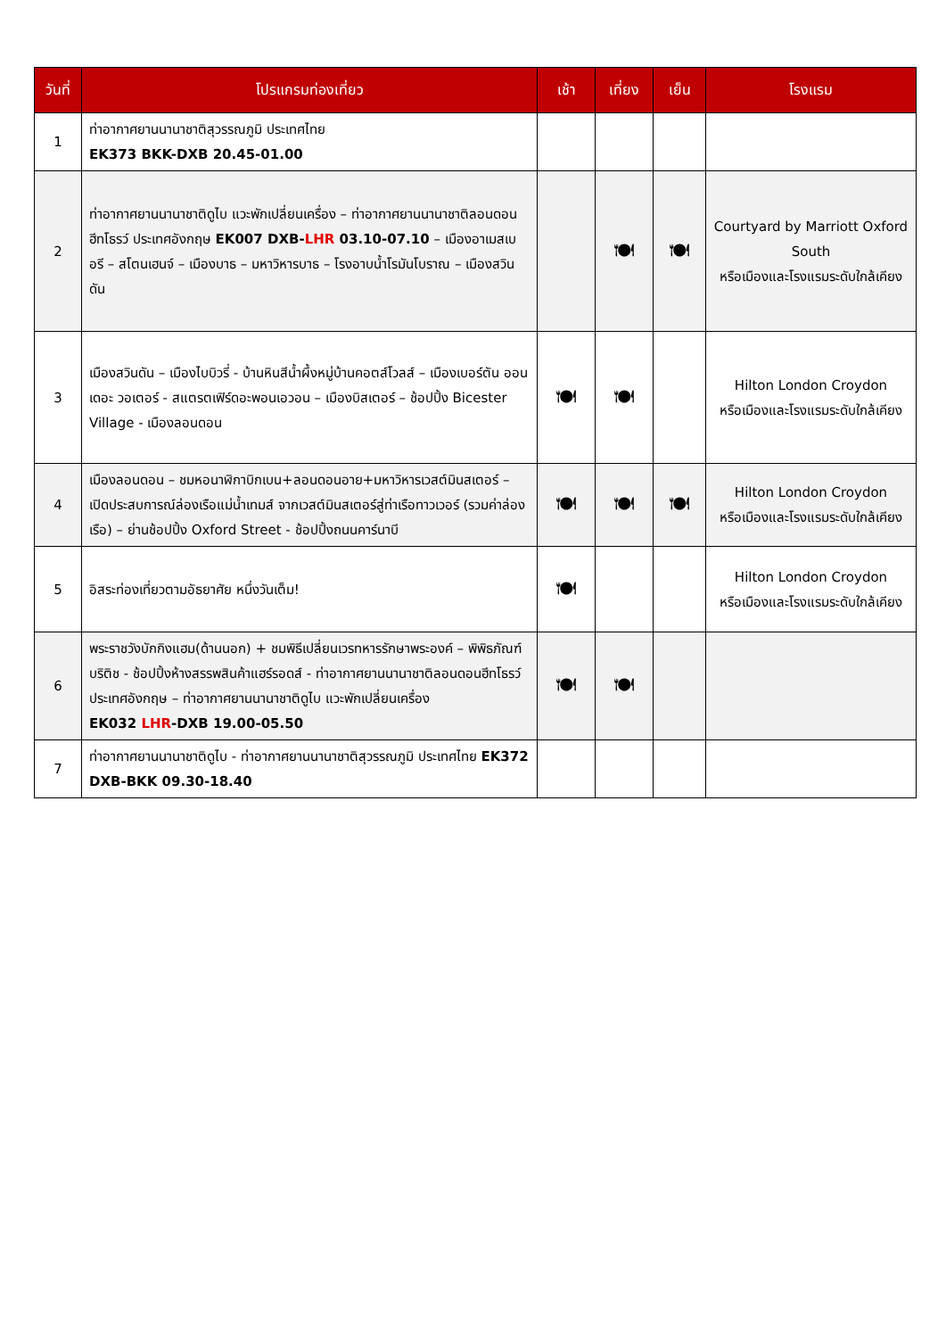| วันที่ | โปรแกรมท่องเที่ยว | เช้า | เที่ยง | เย็น | โรงแรม |
| --- | --- | --- | --- | --- | --- |
| 1 | ท่าอากาศยานนานาชาติสุวรรณภูมิ ประเทศไทย EK373 BKK-DXB 20.45-01.00 | | | | |
| 2 | ท่าอากาศยานนานาชาติดูไบ แวะพักเปลี่ยนเครื่อง – ท่าอากาศยานนานาชาติลอนดอนฮีทโธรว์ ประเทศอังกฤษ EK007 DXB- LHR 03.10-07.10 – เมืองอาเมสเบอรี – สโตนเฮนจ์ – เมืองบาธ – มหาวิหารบาธ – โรงอาบน้ำโรมันโบราณ – เมืองสวินดัน | | 🍽 | 🍽 | Courtyard by Marriott Oxford South หรือเมืองและโรงแรมระดับใกล้เคียง |
| 3 | เมืองสวินดัน – เมืองไบบิวรี่ - บ้านหินสีน้ำผึ้งหมู่บ้านคอตส์โวลส์ – เมืองเบอร์ตัน ออน เดอะ วอเตอร์ - สแตรตเฟิร์ดอะพอนเอวอน – เมืองบิสเตอร์ – ช้อปปิ้ง Bicester Village - เมืองลอนดอน | 🍽 | 🍽 | | Hilton London Croydon หรือเมืองและโรงแรมระดับใกล้เคียง |
| 4 | เมืองลอนดอน – ชมหอนาฬิกาบิกเบน+ลอนดอนอาย+มหาวิหารเวสต์มินสเตอร์ – เปิดประสบการณ์ล่องเรือแม่น้ำเทมส์ จากเวสต์มินสเตอร์สู่ท่าเรือทาวเวอร์ (รวมค่าล่องเรือ) – ย่านช้อปปิ้ง Oxford Street - ช้อปปิ้งถนนคาร์นาบี | 🍽 | 🍽 | 🍽 | Hilton London Croydon หรือเมืองและโรงแรมระดับใกล้เคียง |
| 5 | อิสระท่องเที่ยวตามอัธยาศัย หนึ่งวันเต็ม! | 🍽 | | | Hilton London Croydon หรือเมืองและโรงแรมระดับใกล้เคียง |
| 6 | พระราชวังบักกิงแฮม(ด้านนอก) + ชมพิธีเปลี่ยนเวรทหารรักษาพระองค์ – พิพิธภัณฑ์บริติช - ช้อปปิ้งห้างสรรพสินค้าแฮร์รอดส์ - ท่าอากาศยานนานาชาติลอนดอนฮีทโธรว์ ประเทศอังกฤษ – ท่าอากาศยานนานาชาติดูไบ แวะพักเปลี่ยนเครื่อง EK032 LHR -DXB 19.00-05.50 | 🍽 | 🍽 | | |
| 7 | ท่าอากาศยานนานาชาติดูไบ - ท่าอากาศยานนานาชาติสุวรรณภูมิ ประเทศไทย EK372 DXB-BKK 09.30-18.40 | | | | |